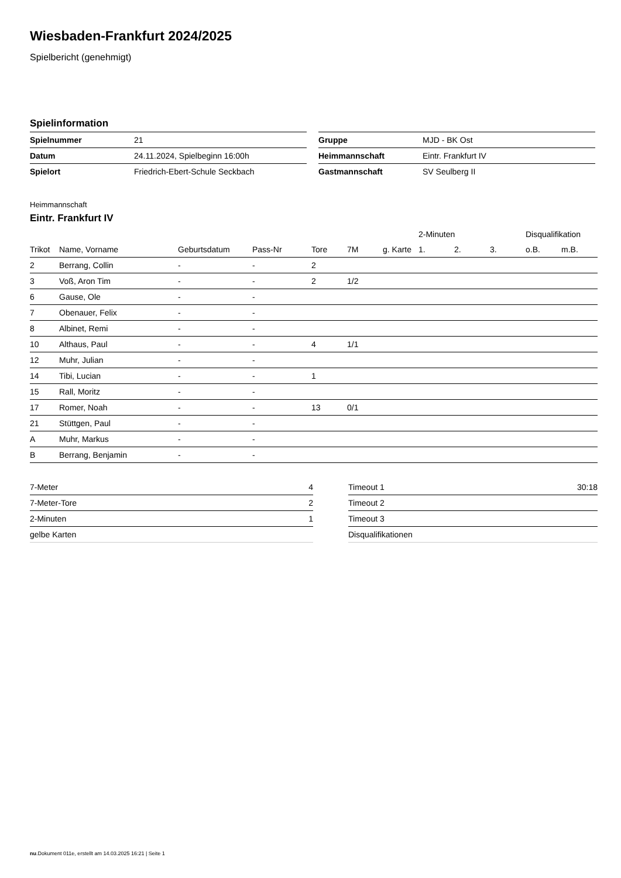Wiesbaden-Frankfurt 2024/2025
Spielbericht (genehmigt)
Spielinformation
| Spielnummer | 21 |
| Datum | 24.11.2024, Spielbeginn 16:00h |
| Spielort | Friedrich-Ebert-Schule Seckbach |
| Gruppe | MJD - BK Ost |
| Heimmannschaft | Eintr. Frankfurt IV |
| Gastmannschaft | SV Seulberg II |
Heimmannschaft
Eintr. Frankfurt IV
| | | | | | | | 2-Minuten | | | Disqualifikation | |
| --- | --- | --- | --- | --- | --- | --- | --- | --- | --- | --- | --- |
| Trikot | Name, Vorname | Geburtsdatum | Pass-Nr | Tore | 7M | g. Karte | 1. | 2. | 3. | o.B. | m.B. |
| 2 | Berrang, Collin | - | - | 2 | | | | | | | |
| 3 | Voß, Aron Tim | - | - | 2 | 1/2 | | | | | | |
| 6 | Gause, Ole | - | - | | | | | | | | |
| 7 | Obenauer, Felix | - | - | | | | | | | | |
| 8 | Albinet, Remi | - | - | | | | | | | | |
| 10 | Althaus, Paul | - | - | 4 | 1/1 | | | | | | |
| 12 | Muhr, Julian | - | - | | | | | | | | |
| 14 | Tibi, Lucian | - | - | 1 | | | | | | | |
| 15 | Rall, Moritz | - | - | | | | | | | | |
| 17 | Romer, Noah | - | - | 13 | 0/1 | | | | | | |
| 21 | Stüttgen, Paul | - | - | | | | | | | | |
| A | Muhr, Markus | - | - | | | | | | | | |
| B | Berrang, Benjamin | - | - | | | | | | | | |
| 7-Meter | 4 |
| 7-Meter-Tore | 2 |
| 2-Minuten | 1 |
| gelbe Karten | |
| Timeout 1 | 30:18 |
| Timeout 2 | |
| Timeout 3 | |
| Disqualifikationen | |
nu.Dokument 011e, erstellt am 14.03.2025 16:21 | Seite 1